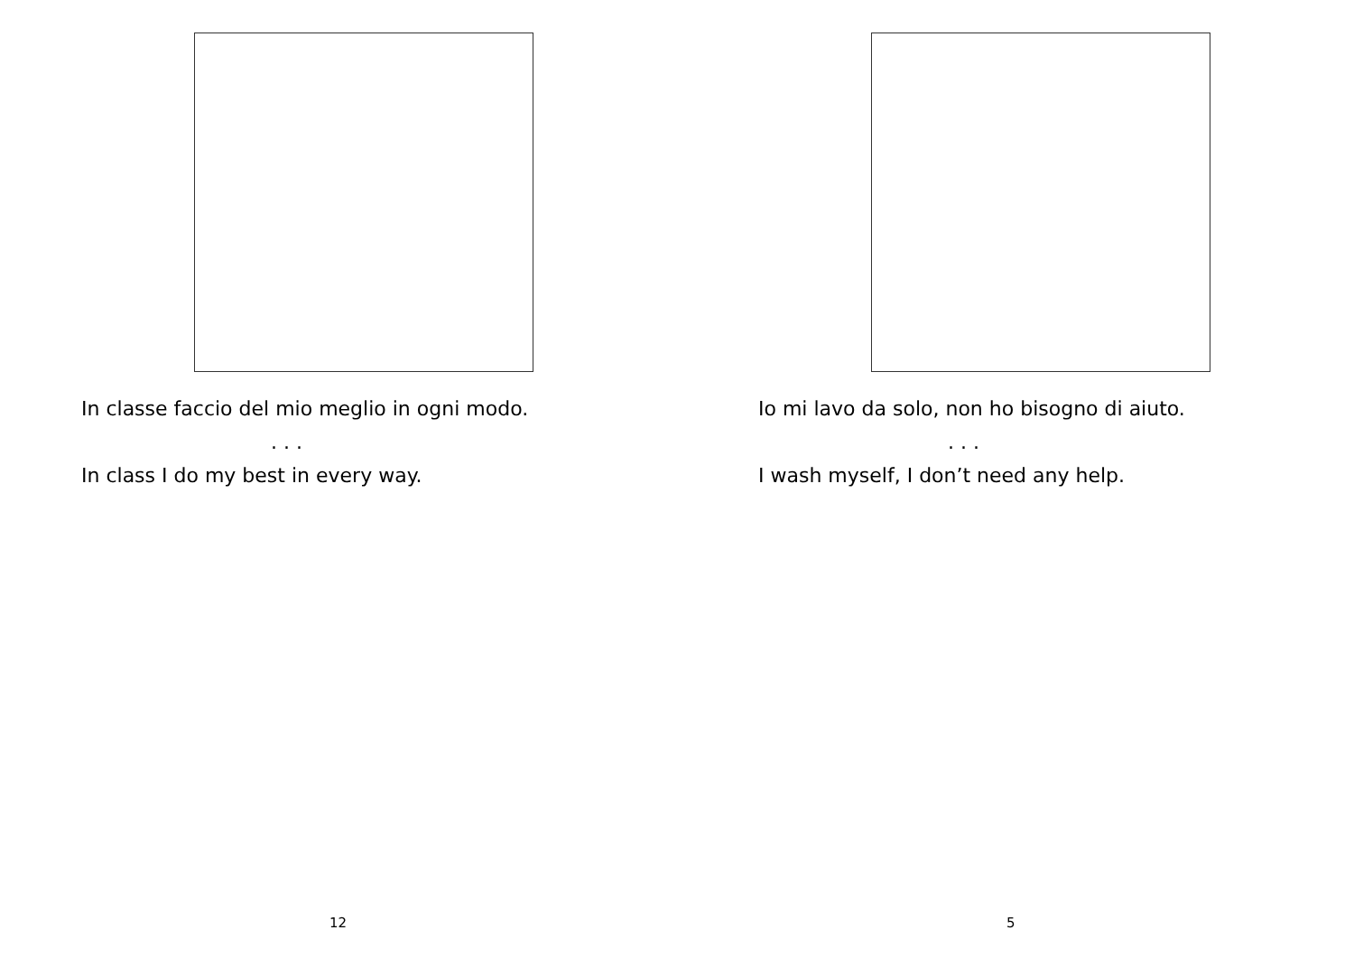In classe faccio del mio meglio in ogni modo.
. . .
In class I do my best in every way.
12
Io mi lavo da solo, non ho bisogno di aiuto.
. . .
I wash myself, I don’t need any help.
5